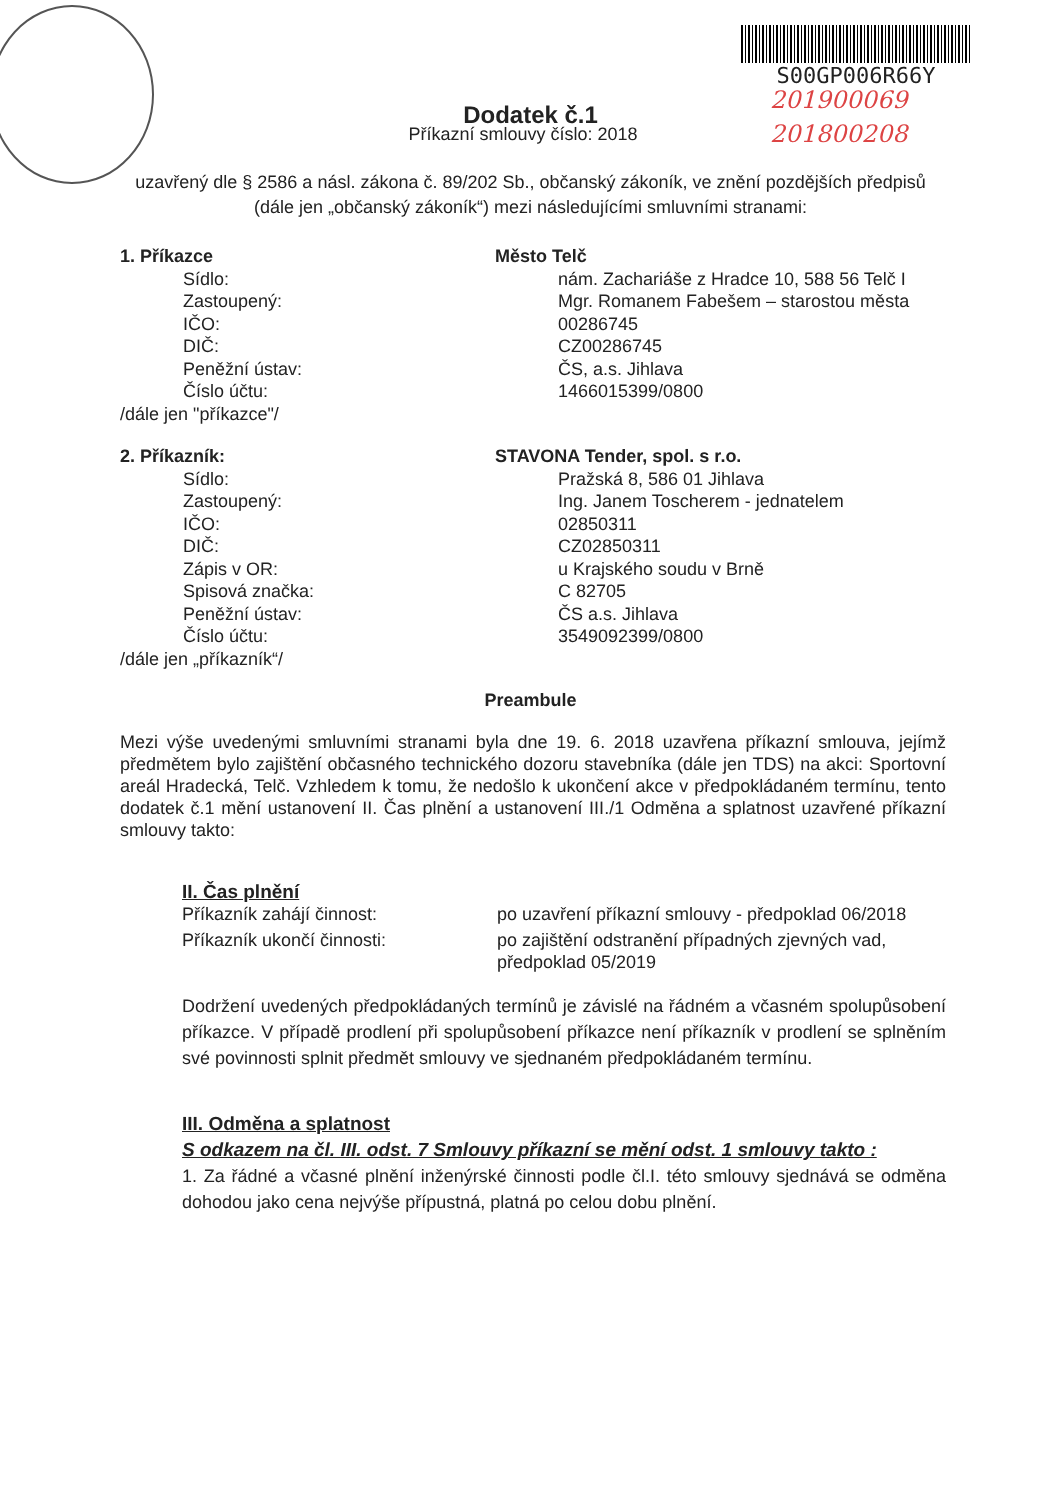S00GP006R66Y
201900069
201800208
Dodatek č.1
Příkazní smlouvy číslo: 2018
uzavřený dle § 2586 a násl. zákona č. 89/202 Sb., občanský zákoník, ve znění pozdějších předpisů (dále jen „občanský zákoník“) mezi následujícími smluvními stranami:
1. Příkazce Město Telč
Sídlo: nám. Zachariáše z Hradce 10, 588 56 Telč I
Zastoupený: Mgr. Romanem Fabešem – starostou města
IČO: 00286745
DIČ: CZ00286745
Peněžní ústav: ČS, a.s. Jihlava
Číslo účtu: 1466015399/0800
/dále jen "příkazce"/
2. Příkazník: STAVONA Tender, spol. s r.o.
Sídlo: Pražská 8, 586 01 Jihlava
Zastoupený: Ing. Janem Toscherem - jednatelem
IČO: 02850311
DIČ: CZ02850311
Zápis v OR: u Krajského soudu v Brně
Spisová značka: C 82705
Peněžní ústav: ČS a.s. Jihlava
Číslo účtu: 3549092399/0800
/dále jen „příkazník“/
Preambule
Mezi výše uvedenými smluvními stranami byla dne 19. 6. 2018 uzavřena příkazní smlouva, jejímž předmětem bylo zajištění občasného technického dozoru stavebníka (dále jen TDS) na akci: Sportovní areál Hradecká, Telč. Vzhledem k tomu, že nedošlo k ukončení akce v předpokládaném termínu, tento dodatek č.1 mění ustanovení II. Čas plnění a ustanovení III./1 Odměna a splatnost uzavřené příkazní smlouvy takto:
II. Čas plnění
Příkazník zahájí činnost: po uzavření příkazní smlouvy - předpoklad 06/2018
Příkazník ukončí činnosti: po zajištění odstranění případných zjevných vad, předpoklad 05/2019
Dodržení uvedených předpokládaných termínů je závislé na řádném a včasném spolupůsobení příkazce. V případě prodlení při spolupůsobení příkazce není příkazník v prodlení se splněním své povinnosti splnit předmět smlouvy ve sjednaném předpokládaném termínu.
III. Odměna a splatnost
S odkazem na čl. III. odst. 7 Smlouvy příkazní se mění odst. 1 smlouvy takto :
1. Za řádné a včasné plnění inženýrské činnosti podle čl.I. této smlouvy sjednává se odměna dohodou jako cena nejvýše přípustná, platná po celou dobu plnění.